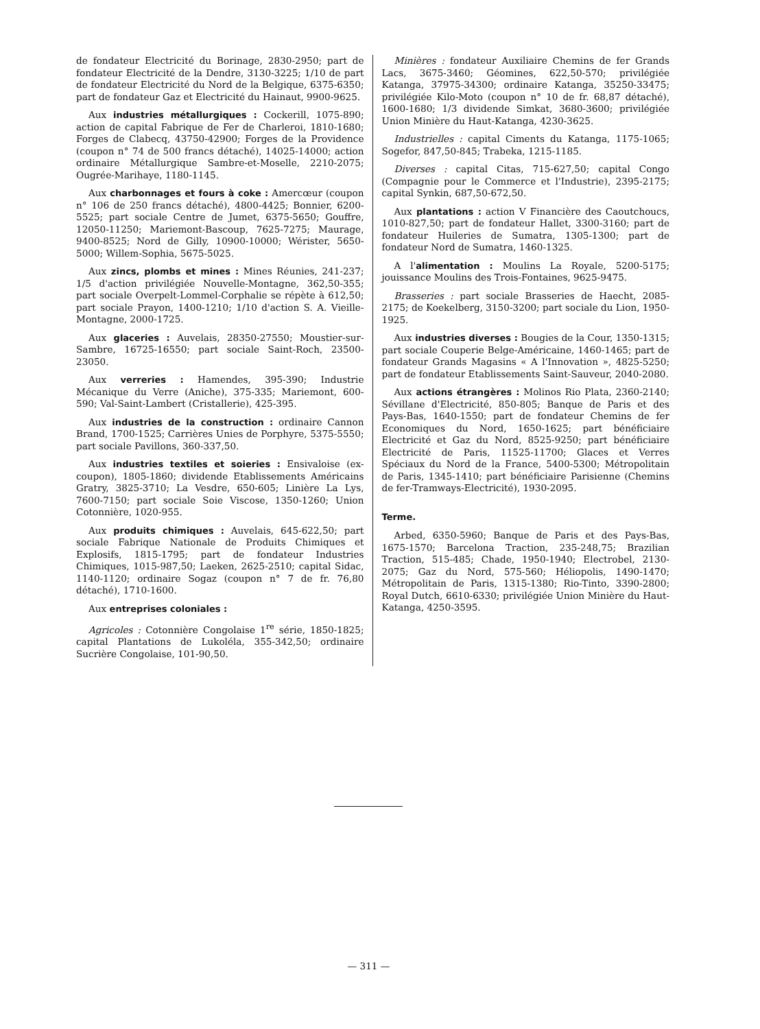de fondateur Electricité du Borinage, 2830-2950; part de fondateur Electricité de la Dendre, 3130-3225; 1/10 de part de fondateur Electricité du Nord de la Belgique, 6375-6350; part de fondateur Gaz et Electricité du Hainaut, 9900-9625.
Aux industries métallurgiques : Cockerill, 1075-890; action de capital Fabrique de Fer de Charleroi, 1810-1680; Forges de Clabecq, 43750-42900; Forges de la Providence (coupon n° 74 de 500 francs détaché), 14025-14000; action ordinaire Métallurgique Sambre-et-Moselle, 2210-2075; Ougrée-Marihaye, 1180-1145.
Aux charbonnages et fours à coke : Amercœur (coupon n° 106 de 250 francs détaché), 4800-4425; Bonnier, 6200-5525; part sociale Centre de Jumet, 6375-5650; Gouffre, 12050-11250; Mariemont-Bascoup, 7625-7275; Maurage, 9400-8525; Nord de Gilly, 10900-10000; Wérister, 5650-5000; Willem-Sophia, 5675-5025.
Aux zincs, plombs et mines : Mines Réunies, 241-237; 1/5 d'action privilégiée Nouvelle-Montagne, 362,50-355; part sociale Overpelt-Lommel-Corphalie se répète à 612,50; part sociale Prayon, 1400-1210; 1/10 d'action S. A. Vieille-Montagne, 2000-1725.
Aux glaceries : Auvelais, 28350-27550; Moustier-sur-Sambre, 16725-16550; part sociale Saint-Roch, 23500-23050.
Aux verreries : Hamendes, 395-390; Industrie Mécanique du Verre (Aniche), 375-335; Mariemont, 600-590; Val-Saint-Lambert (Cristallerie), 425-395.
Aux industries de la construction : ordinaire Cannon Brand, 1700-1525; Carrières Unies de Porphyre, 5375-5550; part sociale Pavillons, 360-337,50.
Aux industries textiles et soieries : Ensivaloise (ex-coupon), 1805-1860; dividende Etablissements Américains Gratry, 3825-3710; La Vesdre, 650-605; Linière La Lys, 7600-7150; part sociale Soie Viscose, 1350-1260; Union Cotonnière, 1020-955.
Aux produits chimiques : Auvelais, 645-622,50; part sociale Fabrique Nationale de Produits Chimiques et Explosifs, 1815-1795; part de fondateur Industries Chimiques, 1015-987,50; Laeken, 2625-2510; capital Sidac, 1140-1120; ordinaire Sogaz (coupon n° 7 de fr. 76,80 détaché), 1710-1600.
Aux entreprises coloniales :
Agricoles : Cotonnière Congolaise 1<sup>re</sup> série, 1850-1825; capital Plantations de Lukoléla, 355-342,50; ordinaire Sucrière Congolaise, 101-90,50.
Minières : fondateur Auxiliaire Chemins de fer Grands Lacs, 3675-3460; Géomines, 622,50-570; privilégiée Katanga, 37975-34300; ordinaire Katanga, 35250-33475; privilégiée Kilo-Moto (coupon n° 10 de fr. 68,87 détaché), 1600-1680; 1/3 dividende Simkat, 3680-3600; privilégiée Union Minière du Haut-Katanga, 4230-3625.
Industrielles : capital Ciments du Katanga, 1175-1065; Sogefor, 847,50-845; Trabeka, 1215-1185.
Diverses : capital Citas, 715-627,50; capital Congo (Compagnie pour le Commerce et l'Industrie), 2395-2175; capital Synkin, 687,50-672,50.
Aux plantations : action V Financière des Caoutchoucs, 1010-827,50; part de fondateur Hallet, 3300-3160; part de fondateur Huileries de Sumatra, 1305-1300; part de fondateur Nord de Sumatra, 1460-1325.
A l'alimentation : Moulins La Royale, 5200-5175; jouissance Moulins des Trois-Fontaines, 9625-9475.
Brasseries : part sociale Brasseries de Haecht, 2085-2175; de Koekelberg, 3150-3200; part sociale du Lion, 1950-1925.
Aux industries diverses : Bougies de la Cour, 1350-1315; part sociale Couperie Belge-Américaine, 1460-1465; part de fondateur Grands Magasins « A l'Innovation », 4825-5250; part de fondateur Etablissements Saint-Sauveur, 2040-2080.
Aux actions étrangères : Molinos Rio Plata, 2360-2140; Sévillane d'Electricité, 850-805; Banque de Paris et des Pays-Bas, 1640-1550; part de fondateur Chemins de fer Economiques du Nord, 1650-1625; part bénéficiaire Electricité et Gaz du Nord, 8525-9250; part bénéficiaire Electricité de Paris, 11525-11700; Glaces et Verres Spéciaux du Nord de la France, 5400-5300; Métropolitain de Paris, 1345-1410; part bénéficiaire Parisienne (Chemins de fer-Tramways-Electricité), 1930-2095.
Terme.
Arbed, 6350-5960; Banque de Paris et des Pays-Bas, 1675-1570; Barcelona Traction, 235-248,75; Brazilian Traction, 515-485; Chade, 1950-1940; Electrobel, 2130-2075; Gaz du Nord, 575-560; Héliopolis, 1490-1470; Métropolitain de Paris, 1315-1380; Rio-Tinto, 3390-2800; Royal Dutch, 6610-6330; privilégiée Union Minière du Haut-Katanga, 4250-3595.
— 311 —